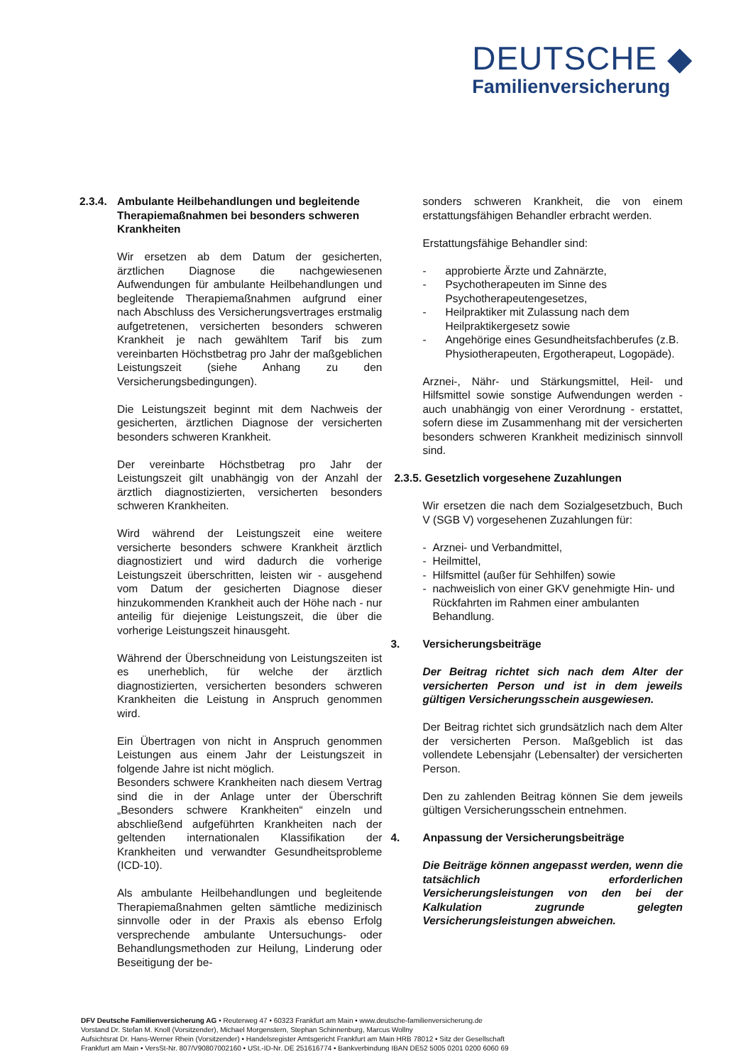DEUTSCHE ◆
Familienversicherung
2.3.4. Ambulante Heilbehandlungen und begleitende Therapiemaßnahmen bei besonders schweren Krankheiten
Wir ersetzen ab dem Datum der gesicherten, ärztlichen Diagnose die nachgewiesenen Aufwendungen für ambulante Heilbehandlungen und begleitende Therapiemaßnahmen aufgrund einer nach Abschluss des Versicherungsvertrages erstmalig aufgetretenen, versicherten besonders schweren Krankheit je nach gewähltem Tarif bis zum vereinbarten Höchstbetrag pro Jahr der maßgeblichen Leistungszeit (siehe Anhang zu den Versicherungsbedingungen).
Die Leistungszeit beginnt mit dem Nachweis der gesicherten, ärztlichen Diagnose der versicherten besonders schweren Krankheit.
Der vereinbarte Höchstbetrag pro Jahr der Leistungszeit gilt unabhängig von der Anzahl der ärztlich diagnostizierten, versicherten besonders schweren Krankheiten.
Wird während der Leistungszeit eine weitere versicherte besonders schwere Krankheit ärztlich diagnostiziert und wird dadurch die vorherige Leistungszeit überschritten, leisten wir - ausgehend vom Datum der gesicherten Diagnose dieser hinzukommenden Krankheit auch der Höhe nach - nur anteilig für diejenige Leistungszeit, die über die vorherige Leistungszeit hinausgeht.
Während der Überschneidung von Leistungszeiten ist es unerheblich, für welche der ärztlich diagnostizierten, versicherten besonders schweren Krankheiten die Leistung in Anspruch genommen wird.
Ein Übertragen von nicht in Anspruch genommen Leistungen aus einem Jahr der Leistungszeit in folgende Jahre ist nicht möglich.
Besonders schwere Krankheiten nach diesem Vertrag sind die in der Anlage unter der Überschrift „Besonders schwere Krankheiten“ einzeln und abschließend aufgeführten Krankheiten nach der geltenden internationalen Klassifikation der Krankheiten und verwandter Gesundheitsprobleme (ICD-10).
Als ambulante Heilbehandlungen und begleitende Therapiemaßnahmen gelten sämtliche medizinisch sinnvolle oder in der Praxis als ebenso Erfolg versprechende ambulante Untersuchungs- oder Behandlungsmethoden zur Heilung, Linderung oder Beseitigung der be-
sonders schweren Krankheit, die von einem erstattungsfähigen Behandler erbracht werden.
Erstattungsfähige Behandler sind:
- approbierte Ärzte und Zahnärzte,
- Psychotherapeuten im Sinne des Psychotherapeutengesetzes,
- Heilpraktiker mit Zulassung nach dem Heilpraktikergesetz sowie
- Angehörige eines Gesundheitsfachberufes (z.B. Physiotherapeuten, Ergotherapeut, Logopäde).
Arznei-, Nähr- und Stärkungsmittel, Heil- und Hilfsmittel sowie sonstige Aufwendungen werden - auch unabhängig von einer Verordnung - erstattet, sofern diese im Zusammenhang mit der versicherten besonders schweren Krankheit medizinisch sinnvoll sind.
2.3.5. Gesetzlich vorgesehene Zuzahlungen
Wir ersetzen die nach dem Sozialgesetzbuch, Buch V (SGB V) vorgesehenen Zuzahlungen für:
- Arznei- und Verbandmittel,
- Heilmittel,
- Hilfsmittel (außer für Sehhilfen) sowie
- nachweislich von einer GKV genehmigte Hin- und Rückfahrten im Rahmen einer ambulanten Behandlung.
3. Versicherungsbeiträge
Der Beitrag richtet sich nach dem Alter der versicherten Person und ist in dem jeweils gültigen Versicherungsschein ausgewiesen.
Der Beitrag richtet sich grundsätzlich nach dem Alter der versicherten Person. Maßgeblich ist das vollendete Lebensjahr (Lebensalter) der versicherten Person.
Den zu zahlenden Beitrag können Sie dem jeweils gültigen Versicherungsschein entnehmen.
4. Anpassung der Versicherungsbeiträge
Die Beiträge können angepasst werden, wenn die tatsächlich erforderlichen Versicherungsleistungen von den bei der Kalkulation zugrunde gelegten Versicherungsleistungen abweichen.
DFV Deutsche Familienversicherung AG • Reuterweg 47 • 60323 Frankfurt am Main • www.deutsche-familienversicherung.de
Vorstand Dr. Stefan M. Knoll (Vorsitzender), Michael Morgenstern, Stephan Schinnenburg, Marcus Wollny
Aufsichtsrat Dr. Hans-Werner Rhein (Vorsitzender) • Handelsregister Amtsgericht Frankfurt am Main HRB 78012 • Sitz der Gesellschaft
Frankfurt am Main • VersSt-Nr. 807/V90807002160 • USt.-ID-Nr. DE 251616774 • Bankverbindung IBAN DE52 5005 0201 0200 6060 69